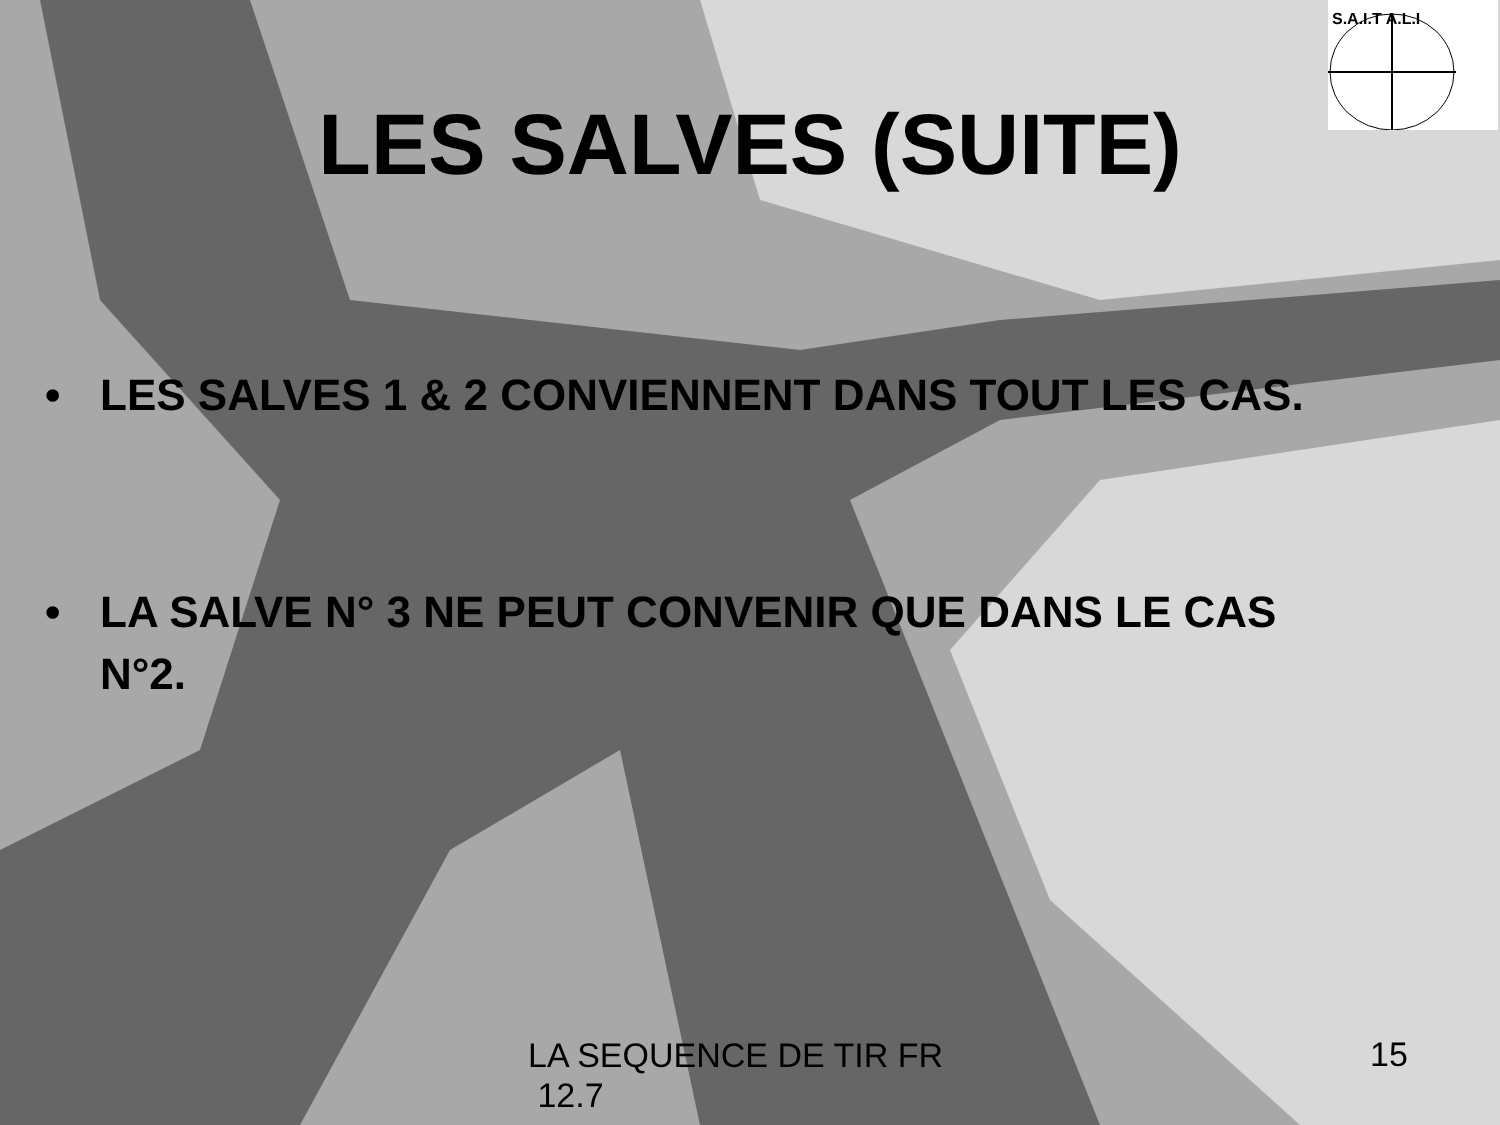S.A.I.T A.L.I
LES SALVES (SUITE)
• LES SALVES 1 & 2 CONVIENNENT DANS TOUT LES CAS.
• LA SALVE N° 3 NE PEUT CONVENIR QUE DANS LE CAS N°2.
LA SEQUENCE DE TIR FR
12.7
15